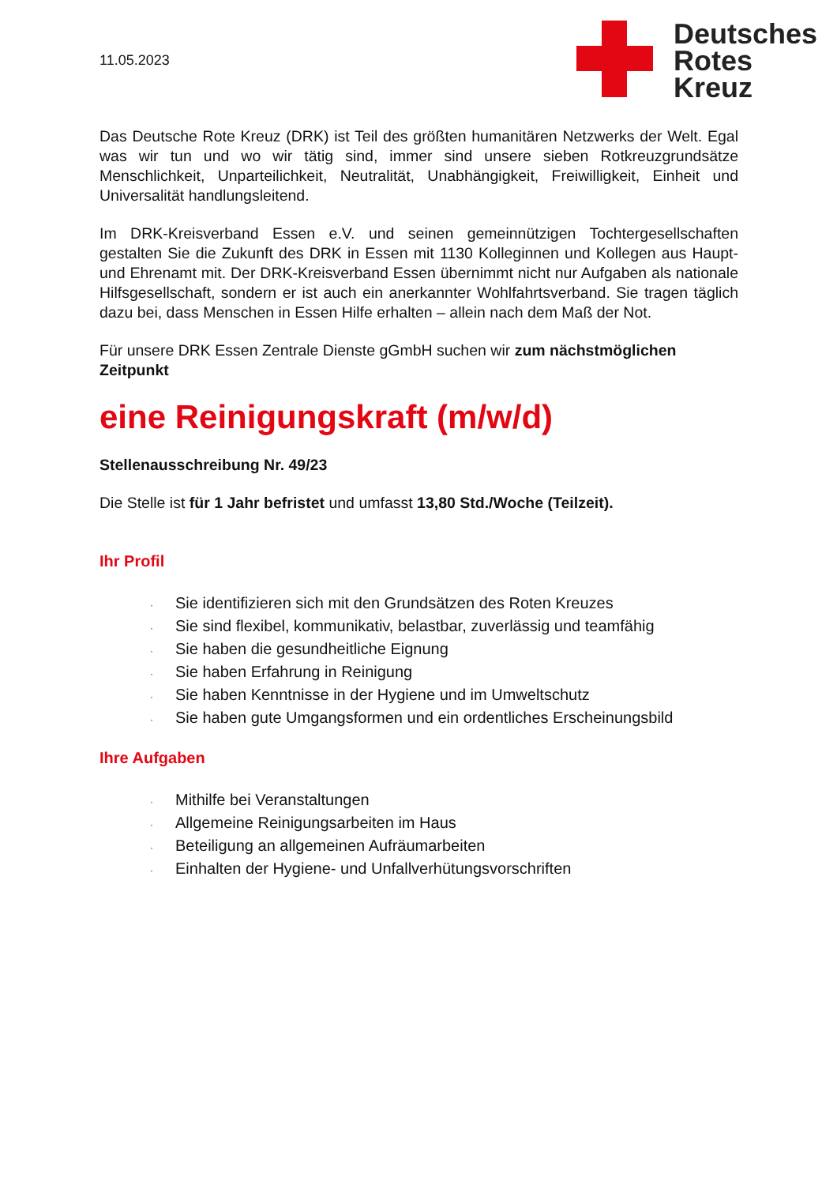11.05.2023
Deutsches
Rotes
Kreuz
Das Deutsche Rote Kreuz (DRK) ist Teil des größten humanitären Netzwerks der Welt. Egal was wir tun und wo wir tätig sind, immer sind unsere sieben Rotkreuzgrundsätze Menschlichkeit, Unparteilichkeit, Neutralität, Unabhängigkeit, Freiwilligkeit, Einheit und Universalität handlungsleitend.
Im DRK-Kreisverband Essen e.V. und seinen gemeinnützigen Tochtergesellschaften gestalten Sie die Zukunft des DRK in Essen mit 1130 Kolleginnen und Kollegen aus Haupt- und Ehrenamt mit. Der DRK-Kreisverband Essen übernimmt nicht nur Aufgaben als nationale Hilfsgesellschaft, sondern er ist auch ein anerkannter Wohlfahrtsverband. Sie tragen täglich dazu bei, dass Menschen in Essen Hilfe erhalten – allein nach dem Maß der Not.
Für unsere DRK Essen Zentrale Dienste gGmbH suchen wir zum nächstmöglichen Zeitpunkt
eine Reinigungskraft (m/w/d)
Stellenausschreibung Nr. 49/23
Die Stelle ist für 1 Jahr befristet und umfasst 13,80 Std./Woche (Teilzeit).
Ihr Profil
· Sie identifizieren sich mit den Grundsätzen des Roten Kreuzes
· Sie sind flexibel, kommunikativ, belastbar, zuverlässig und teamfähig
· Sie haben die gesundheitliche Eignung
· Sie haben Erfahrung in Reinigung
· Sie haben Kenntnisse in der Hygiene und im Umweltschutz
· Sie haben gute Umgangsformen und ein ordentliches Erscheinungsbild
Ihre Aufgaben
· Mithilfe bei Veranstaltungen
· Allgemeine Reinigungsarbeiten im Haus
· Beteiligung an allgemeinen Aufräumarbeiten
· Einhalten der Hygiene- und Unfallverhütungsvorschriften